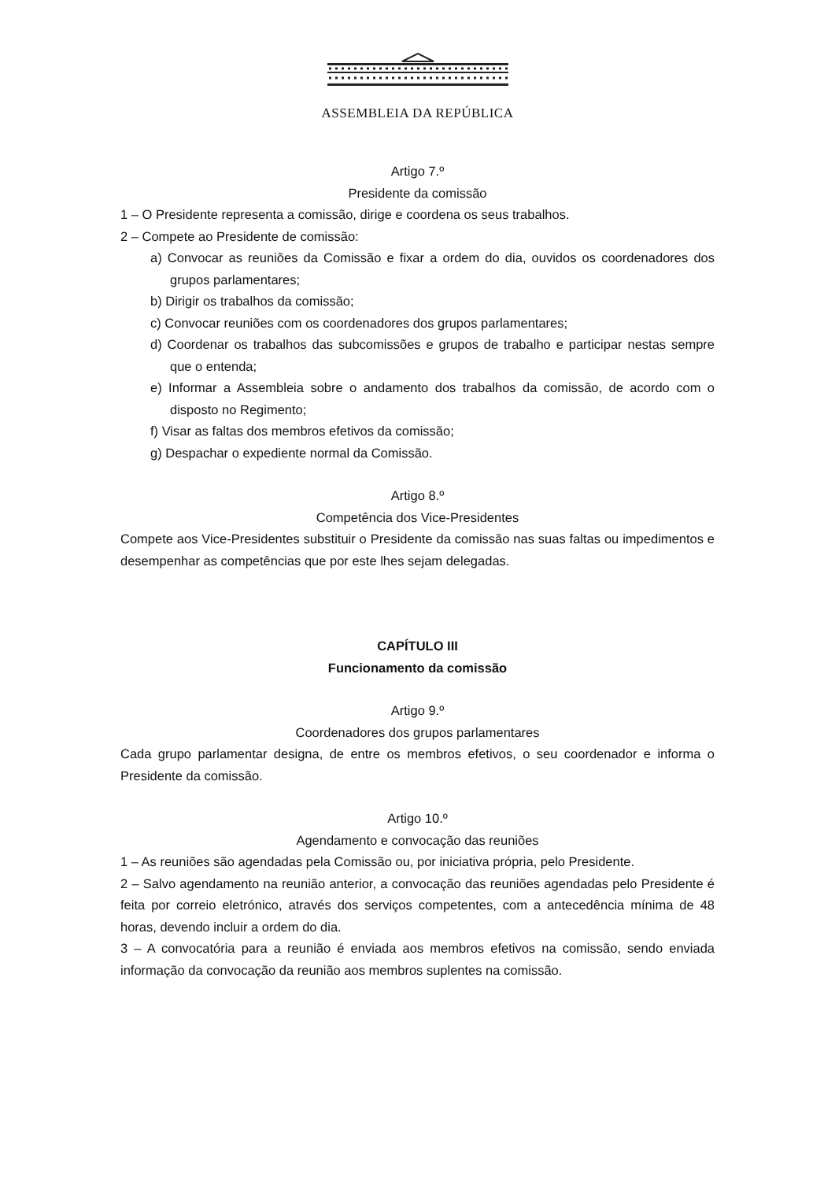ASSEMBLEIA DA REPÚBLICA
Artigo 7.º
Presidente da comissão
1 – O Presidente representa a comissão, dirige e coordena os seus trabalhos.
2 – Compete ao Presidente de comissão:
a) Convocar as reuniões da Comissão e fixar a ordem do dia, ouvidos os coordenadores dos grupos parlamentares;
b) Dirigir os trabalhos da comissão;
c) Convocar reuniões com os coordenadores dos grupos parlamentares;
d) Coordenar os trabalhos das subcomissões e grupos de trabalho e participar nestas sempre que o entenda;
e) Informar a Assembleia sobre o andamento dos trabalhos da comissão, de acordo com o disposto no Regimento;
f) Visar as faltas dos membros efetivos da comissão;
g) Despachar o expediente normal da Comissão.
Artigo 8.º
Competência dos Vice-Presidentes
Compete aos Vice-Presidentes substituir o Presidente da comissão nas suas faltas ou impedimentos e desempenhar as competências que por este lhes sejam delegadas.
CAPÍTULO III
Funcionamento da comissão
Artigo 9.º
Coordenadores dos grupos parlamentares
Cada grupo parlamentar designa, de entre os membros efetivos, o seu coordenador e informa o Presidente da comissão.
Artigo 10.º
Agendamento e convocação das reuniões
1 – As reuniões são agendadas pela Comissão ou, por iniciativa própria, pelo Presidente.
2 – Salvo agendamento na reunião anterior, a convocação das reuniões agendadas pelo Presidente é feita por correio eletrónico, através dos serviços competentes, com a antecedência mínima de 48 horas, devendo incluir a ordem do dia.
3 – A convocatória para a reunião é enviada aos membros efetivos na comissão, sendo enviada informação da convocação da reunião aos membros suplentes na comissão.